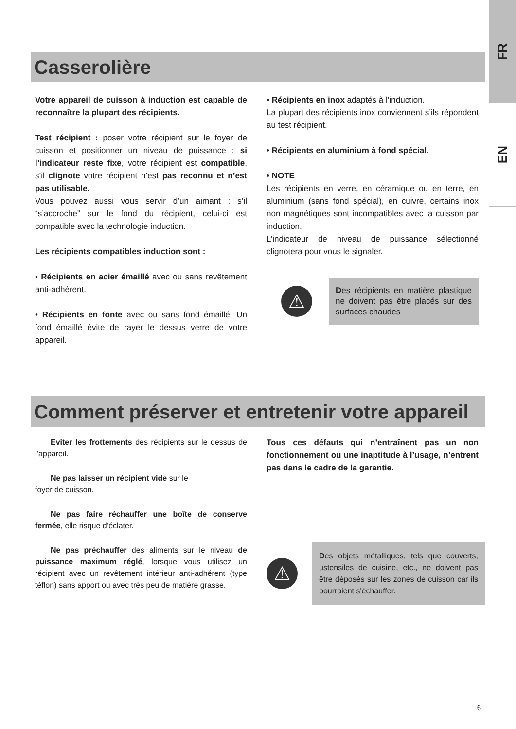FR
EN
Casserolière
Votre appareil de cuisson à induction est capable de reconnaître la plupart des récipients.
Test récipient : poser votre récipient sur le foyer de cuisson et positionner un niveau de puissance : si l’indicateur reste fixe, votre récipient est compatible, s’il clignote votre récipient n’est pas reconnu et n’est pas utilisable.
Vous pouvez aussi vous servir d’un aimant : s’il “s’accroche” sur le fond du récipient, celui-ci est compatible avec la technologie induction.
Les récipients compatibles induction sont :
• Récipients en acier émaillé avec ou sans revêtement anti-adhérent.
• Récipients en fonte avec ou sans fond émaillé. Un fond émaillé évite de rayer le dessus verre de votre appareil.
• Récipients en inox adaptés à l’induction.
La plupart des récipients inox conviennent s’ils répondent au test récipient.
• Récipients en aluminium à fond spécial.
• NOTE
Les récipients en verre, en céramique ou en terre, en aluminium (sans fond spécial), en cuivre, certains inox non magnétiques sont incompatibles avec la cuisson par induction.
L’indicateur de niveau de puissance sélectionné clignotera pour vous le signaler.
⚠
Des récipients en matière plastique ne doivent pas être placés sur des surfaces chaudes
Comment préserver et entretenir votre appareil
  Eviter les frottements des récipients sur le dessus de l’appareil.
  Ne pas laisser un récipient vide sur le
foyer de cuisson.
  Ne pas faire réchauffer une boîte de conserve fermée, elle risque d’éclater.
  Ne pas préchauffer des aliments sur le niveau de puissance maximum réglé, lorsque vous utilisez un récipient avec un revêtement intérieur anti-adhérent (type téflon) sans apport ou avec très peu de matière grasse.
Tous ces défauts qui n’entraînent pas un non fonctionnement ou une inaptitude à l’usage, n’entrent pas dans le cadre de la garantie.
⚠
Des objets métalliques, tels que couverts, ustensiles de cuisine, etc., ne doivent pas être déposés sur les zones de cuisson car ils pourraient s'échauffer.
6